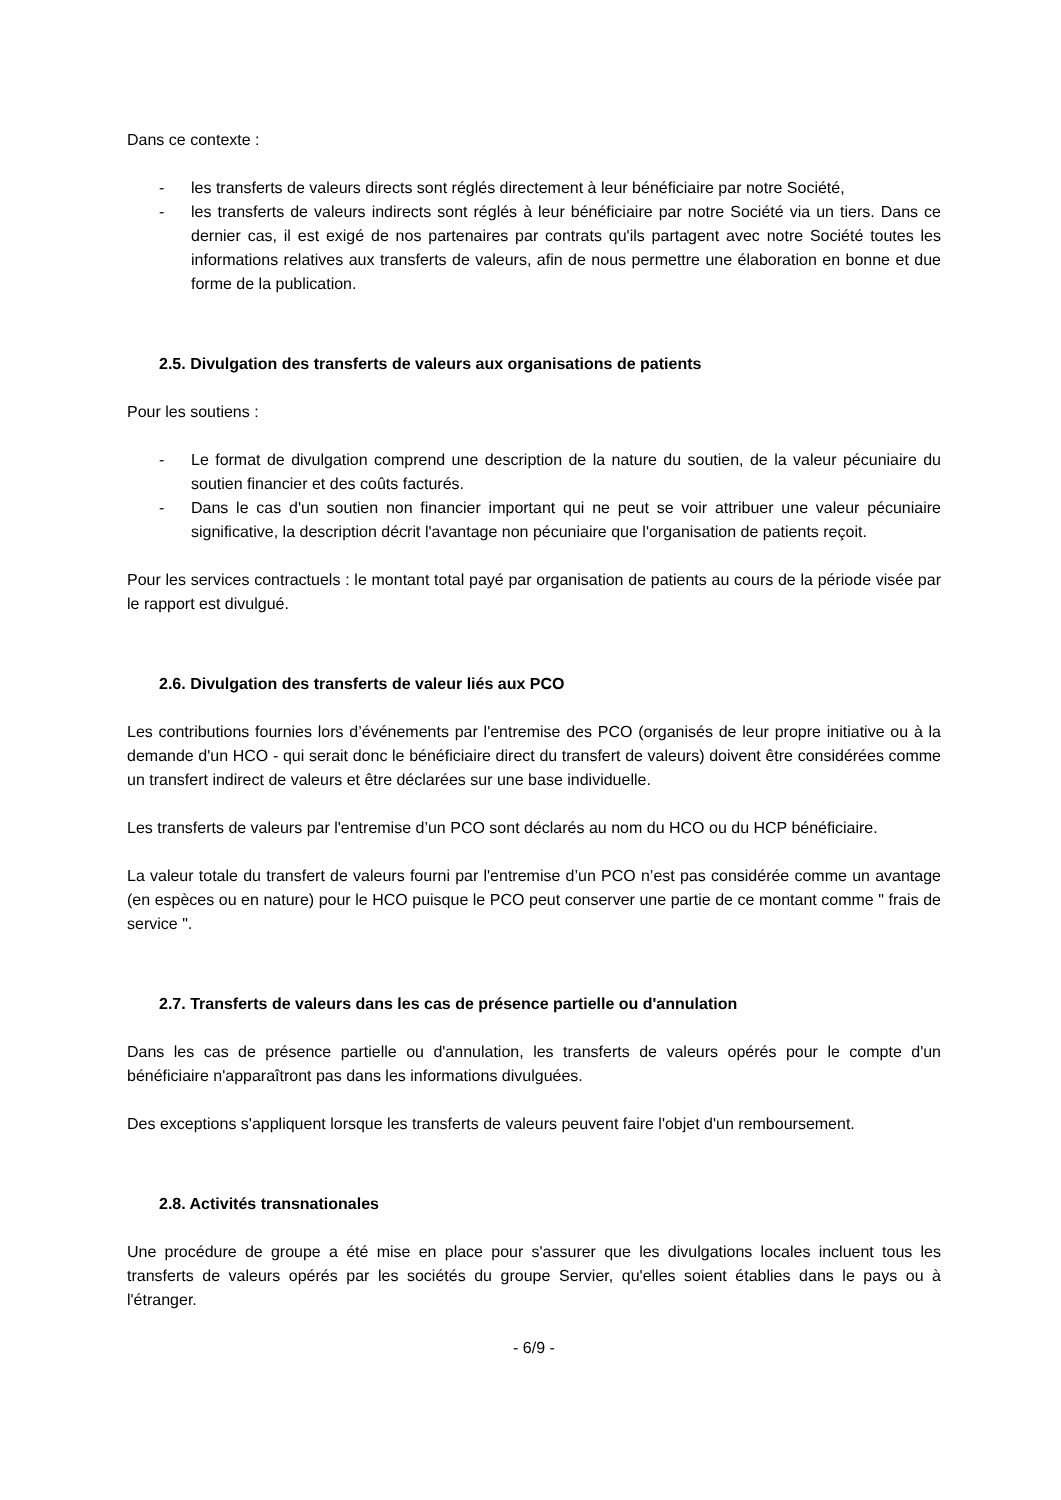Dans ce contexte :
- les transferts de valeurs directs sont réglés directement à leur bénéficiaire par notre Société,
- les transferts de valeurs indirects sont réglés à leur bénéficiaire par notre Société via un tiers. Dans ce dernier cas, il est exigé de nos partenaires par contrats qu'ils partagent avec notre Société toutes les informations relatives aux transferts de valeurs, afin de nous permettre une élaboration en bonne et due forme de la publication.
2.5. Divulgation des transferts de valeurs aux organisations de patients
Pour les soutiens :
- Le format de divulgation comprend une description de la nature du soutien, de la valeur pécuniaire du soutien financier et des coûts facturés.
- Dans le cas d'un soutien non financier important qui ne peut se voir attribuer une valeur pécuniaire significative, la description décrit l'avantage non pécuniaire que l'organisation de patients reçoit.
Pour les services contractuels : le montant total payé par organisation de patients au cours de la période visée par le rapport est divulgué.
2.6. Divulgation des transferts de valeur liés aux PCO
Les contributions fournies lors d’événements par l'entremise des PCO (organisés de leur propre initiative ou à la demande d'un HCO - qui serait donc le bénéficiaire direct du transfert de valeurs) doivent être considérées comme un transfert indirect de valeurs et être déclarées sur une base individuelle.
Les transferts de valeurs par l'entremise d’un PCO sont déclarés au nom du HCO ou du HCP bénéficiaire.
La valeur totale du transfert de valeurs fourni par l'entremise d’un PCO n’est pas considérée comme un avantage (en espèces ou en nature) pour le HCO puisque le PCO peut conserver une partie de ce montant comme " frais de service ".
2.7. Transferts de valeurs dans les cas de présence partielle ou d'annulation
Dans les cas de présence partielle ou d'annulation, les transferts de valeurs opérés pour le compte d'un bénéficiaire n'apparaîtront pas dans les informations divulguées.
Des exceptions s'appliquent lorsque les transferts de valeurs peuvent faire l'objet d'un remboursement.
2.8. Activités transnationales
Une procédure de groupe a été mise en place pour s'assurer que les divulgations locales incluent tous les transferts de valeurs opérés par les sociétés du groupe Servier, qu'elles soient établies dans le pays ou à l'étranger.
- 6/9 -